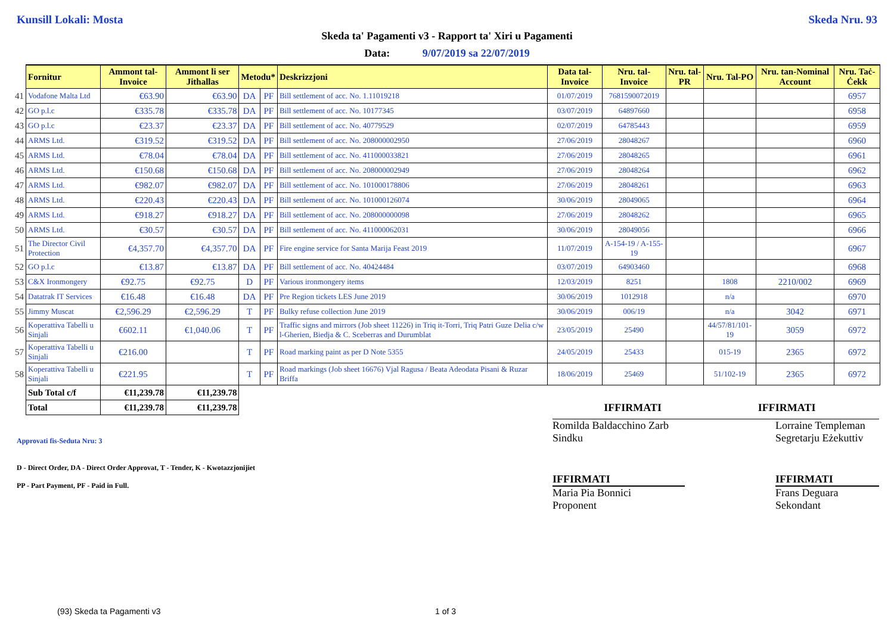Kunsill Lokali: Mosta Skeda Nru. 93
Skeda ta' Pagamenti v3 - Rapport ta' Xiri u Pagamenti
Data: 9/07/2019 sa 22/07/2019
| | Fornitur | Ammont tal-Invoice | Ammont li ser Jithallas | Metodu* | | Deskrizzjoni | Data tal-Invoice | Nru. tal-Invoice | Nru. tal-PR | Nru. Tal-PO | Nru. tan-Nominal Account | Nru. Taċ-Ċekk |
| 41 | Vodafone Malta Ltd | €63.90 | €63.90 | DA | PF | Bill settlement of acc. No. 1.11019218 | 01/07/2019 | 7681590072019 | | | | 6957 |
| 42 | GO p.l.c | €335.78 | €335.78 | DA | PF | Bill settlement of acc. No. 10177345 | 03/07/2019 | 64897660 | | | | 6958 |
| 43 | GO p.l.c | €23.37 | €23.37 | DA | PF | Bill settlement of acc. No. 40779529 | 02/07/2019 | 64785443 | | | | 6959 |
| 44 | ARMS Ltd. | €319.52 | €319.52 | DA | PF | Bill settlement of acc. No. 208000002950 | 27/06/2019 | 28048267 | | | | 6960 |
| 45 | ARMS Ltd. | €78.04 | €78.04 | DA | PF | Bill settlement of acc. No. 411000033821 | 27/06/2019 | 28048265 | | | | 6961 |
| 46 | ARMS Ltd. | €150.68 | €150.68 | DA | PF | Bill settlement of acc. No. 208000002949 | 27/06/2019 | 28048264 | | | | 6962 |
| 47 | ARMS Ltd. | €982.07 | €982.07 | DA | PF | Bill settlement of acc. No. 101000178806 | 27/06/2019 | 28048261 | | | | 6963 |
| 48 | ARMS Ltd. | €220.43 | €220.43 | DA | PF | Bill settlement of acc. No. 101000126074 | 30/06/2019 | 28049065 | | | | 6964 |
| 49 | ARMS Ltd. | €918.27 | €918.27 | DA | PF | Bill settlement of acc. No. 208000000098 | 27/06/2019 | 28048262 | | | | 6965 |
| 50 | ARMS Ltd. | €30.57 | €30.57 | DA | PF | Bill settlement of acc. No. 411000062031 | 30/06/2019 | 28049056 | | | | 6966 |
| 51 | The Director Civil Protection | €4,357.70 | €4,357.70 | DA | PF | Fire engine service for Santa Marija Feast 2019 | 11/07/2019 | A-154-19 / A-155-19 | | | | 6967 |
| 52 | GO p.l.c | €13.87 | €13.87 | DA | PF | Bill settlement of acc. No. 40424484 | 03/07/2019 | 64903460 | | | | 6968 |
| 53 | C&X Ironmongery | €92.75 | €92.75 | D | PF | Various ironmongery items | 12/03/2019 | 8251 | | 1808 | 2210/002 | 6969 |
| 54 | Datatrak IT Services | €16.48 | €16.48 | DA | PF | Pre Region tickets LES June 2019 | 30/06/2019 | 1012918 | | n/a | | 6970 |
| 55 | Jimmy Muscat | €2,596.29 | €2,596.29 | T | PF | Bulky refuse collection June 2019 | 30/06/2019 | 006/19 | | n/a | 3042 | 6971 |
| 56 | Koperattiva Tabelli u Sinjali | €602.11 | €1,040.06 | T | PF | Traffic signs and mirrors (Job sheet 11226) in Triq it-Torri, Triq Patri Guze Delia c/w l-Gherien, Biedja & C. Sceberras and Durumblat | 23/05/2019 | 25490 | | 44/57/81/101-19 | 3059 | 6972 |
| 57 | Koperattiva Tabelli u Sinjali | €216.00 | | T | PF | Road marking paint as per D Note 5355 | 24/05/2019 | 25433 | | 015-19 | 2365 | 6972 |
| 58 | Koperattiva Tabelli u Sinjali | €221.95 | | T | PF | Road markings (Job sheet 16676) Vjal Ragusa / Beata Adeodata Pisani & Ruzar Briffa | 18/06/2019 | 25469 | | 51/102-19 | 2365 | 6972 |
| | Sub Total c/f | €11,239.78 | €11,239.78 | | | | | | | | | |
| | Total | €11,239.78 | €11,239.78 | | | | | IFFIRMATI | | | IFFIRMATI | |
Approvati fis-Seduta Nru: 3
Romilda Baldacchino Zarb
Sindku
Lorraine Templeman
Segretarju Eżekuttiv
D - Direct Order, DA - Direct Order Approvat, T - Tender, K - Kwotazzjonijiet
PP - Part Payment, PF - Paid in Full.
IFFIRMATI
Maria Pia Bonnici
Proponent
IFFIRMATI
Frans Deguara
Sekondant
(93) Skeda ta Pagamenti v3 1 of 3